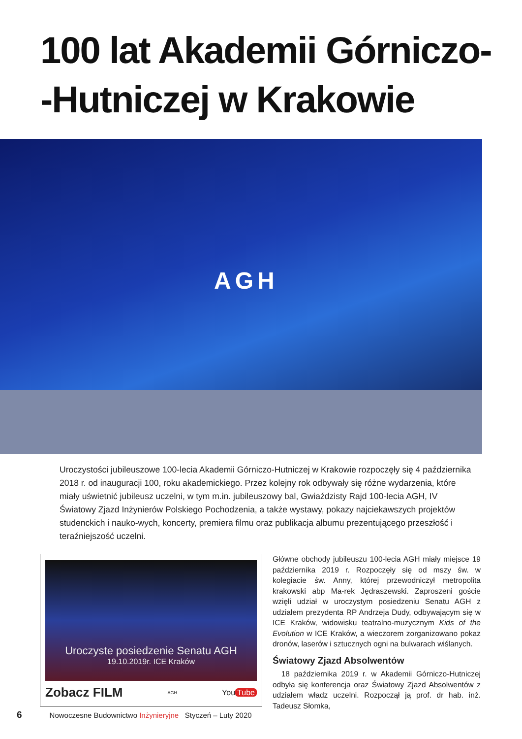100 lat Akademii Górniczo-
-Hutniczej w Krakowie
AGH
Uroczystości jubileuszowe 100-lecia Akademii Górniczo-Hutniczej w Krakowie rozpoczęły się 4 października 2018 r. od inauguracji 100, roku akademickiego. Przez kolejny rok odbywały się różne wydarzenia, które miały uświetnić jubileusz uczelni, w tym m.in. jubileuszowy bal, Gwiaździsty Rajd 100-lecia AGH, IV Światowy Zjazd Inżynierów Polskiego Pochodzenia, a także wystawy, pokazy najciekawszych projektów studenckich i nauko-wych, koncerty, premiera filmu oraz publikacja albumu prezentującego przeszłość i teraźniejszość uczelni.
Uroczyste posiedzenie Senatu AGH
19.10.2019r. ICE Kraków
Zobacz FILM AGH You Tube
Główne obchody jubileuszu 100-lecia AGH miały miejsce 19 października 2019 r. Rozpoczęły się od mszy św. w kolegiacie św. Anny, której przewodniczył metropolita krakowski abp Ma-rek Jędraszewski. Zaproszeni goście wzięli udział w uroczystym posiedzeniu Senatu AGH z udziałem prezydenta RP Andrzeja Dudy, odbywającym się w ICE Kraków, widowisku teatralno-muzycznym Kids of the Evolution w ICE Kraków, a wieczorem zorganizowano pokaz dronów, laserów i sztucznych ogni na bulwarach wiślanych.
Światowy Zjazd Absolwentów
18 października 2019 r. w Akademii Górniczo-Hutniczej odbyła się konferencja oraz Światowy Zjazd Absolwentów z udziałem władz uczelni. Rozpoczął ją prof. dr hab. inż. Tadeusz Słomka,
6 Nowoczesne Budownictwo Inżynieryjne Styczeń – Luty 2020